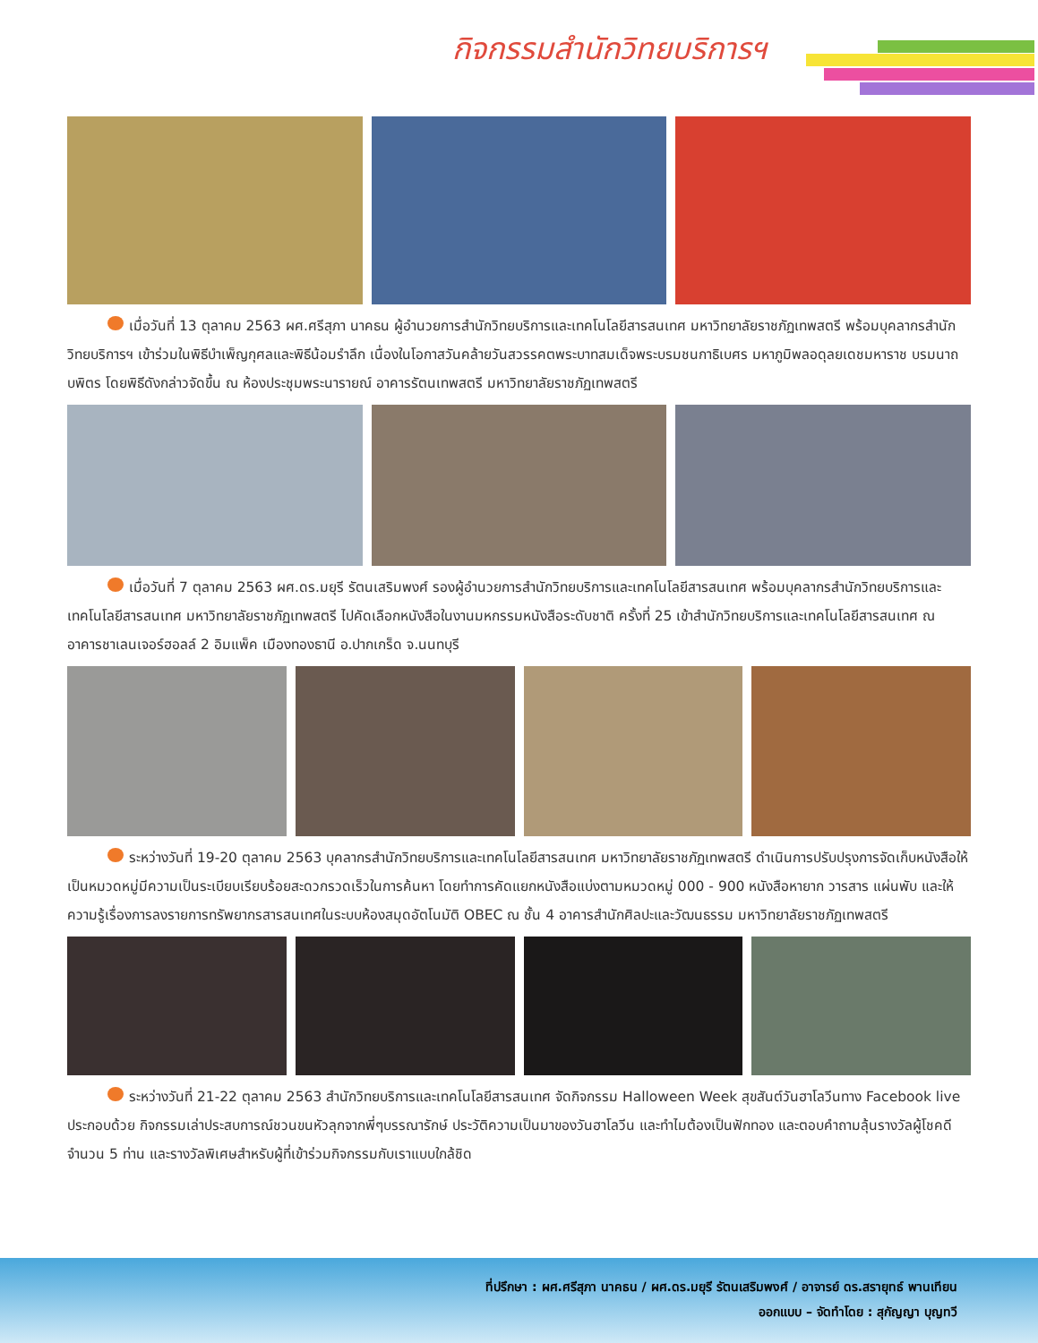กิจกรรมสำนักวิทยบริการฯ
เมื่อวันที่ 13 ตุลาคม 2563 ผศ.ศรีสุภา นาคธน ผู้อำนวยการสำนักวิทยบริการและเทคโนโลยีสารสนเทศ มหาวิทยาลัยราชภัฏเทพสตรี พร้อมบุคลากรสำนักวิทยบริการฯ เข้าร่วมในพิธีบำเพ็ญกุศลและพิธีน้อมรำลึก เนื่องในโอกาสวันคล้ายวันสวรรคตพระบาทสมเด็จพระบรมชนกาธิเบศร มหาภูมิพลอดุลยเดชมหาราช บรมนาถบพิตร โดยพิธีดังกล่าวจัดขึ้น ณ ห้องประชุมพระนารายณ์ อาคารรัตนเทพสตรี มหาวิทยาลัยราชภัฏเทพสตรี
เมื่อวันที่ 7 ตุลาคม 2563 ผศ.ดร.มยุรี รัตนเสริมพงศ์ รองผู้อำนวยการสำนักวิทยบริการและเทคโนโลยีสารสนเทศ พร้อมบุคลากรสำนักวิทยบริการและเทคโนโลยีสารสนเทศ มหาวิทยาลัยราชภัฏเทพสตรี ไปคัดเลือกหนังสือในงานมหกรรมหนังสือระดับชาติ ครั้งที่ 25 เข้าสำนักวิทยบริการและเทคโนโลยีสารสนเทศ ณ อาคารชาเลนเจอร์ฮอลล์ 2 อิมแพ็ค เมืองทองธานี อ.ปากเกร็ด จ.นนทบุรี
ระหว่างวันที่ 19-20 ตุลาคม 2563 บุคลากรสำนักวิทยบริการและเทคโนโลยีสารสนเทศ มหาวิทยาลัยราชภัฏเทพสตรี ดำเนินการปรับปรุงการจัดเก็บหนังสือให้เป็นหมวดหมู่มีความเป็นระเบียบเรียบร้อยสะดวกรวดเร็วในการค้นหา โดยทำการคัดแยกหนังสือแบ่งตามหมวดหมู่ 000 - 900 หนังสือหายาก วารสาร แผ่นพับ และให้ความรู้เรื่องการลงรายการทรัพยากรสารสนเทศในระบบห้องสมุดอัตโนมัติ OBEC ณ ชั้น 4 อาคารสำนักศิลปะและวัฒนธรรม มหาวิทยาลัยราชภัฏเทพสตรี
ระหว่างวันที่ 21-22 ตุลาคม 2563 สำนักวิทยบริการและเทคโนโลยีสารสนเทศ จัดกิจกรรม Halloween Week สุขสันต์วันฮาโลวีนทาง Facebook live ประกอบด้วย กิจกรรมเล่าประสบการณ์ชวนขนหัวลุกจากพี่ๆบรรณารักษ์ ประวัติความเป็นมาของวันฮาโลวีน และทำไมต้องเป็นฟักทอง และตอบคำถามลุ้นรางวัลผู้โชคดีจำนวน 5 ท่าน และรางวัลพิเศษสำหรับผู้ที่เข้าร่วมกิจกรรมกับเราแบบใกล้ชิด
ที่ปรึกษา : ผศ.ศรีสุภา นาคธน / ผศ.ดร.มยุรี รัตนเสริมพงศ์ / อาจารย์ ดร.สรายุทธ์ พานเทียน
ออกแบบ – จัดทำโดย : สุกัญญา บุญทวี